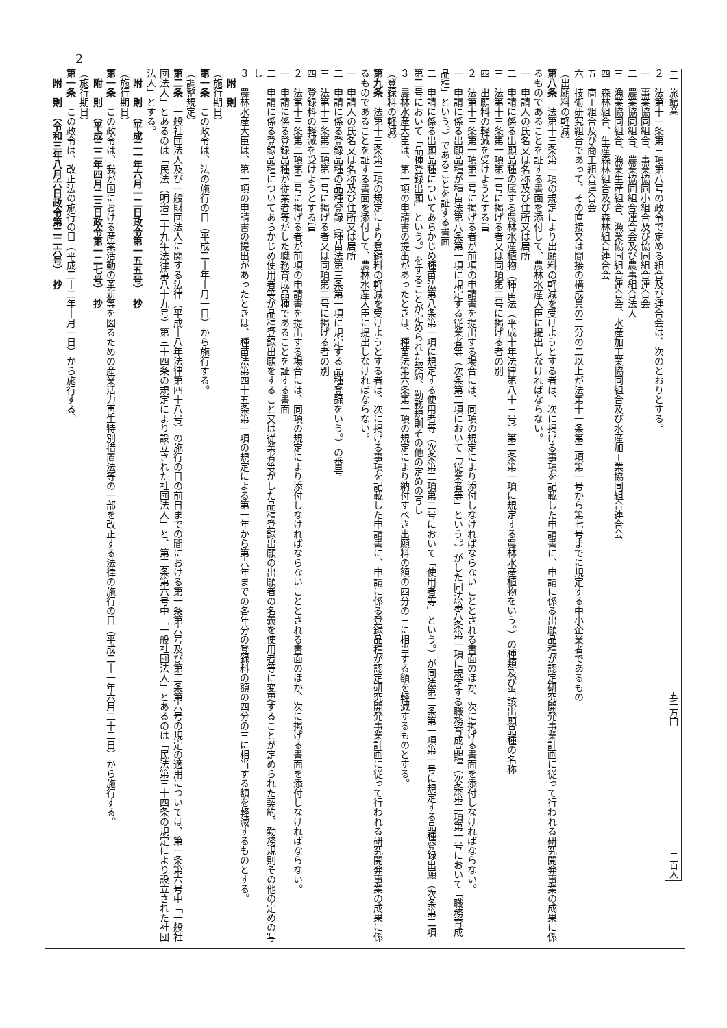2
| 三 旅館業 | 五千万円 | 二百人 |
２　法第十一条第三項第八号の政令で定める組合及び連合会は、次のとおりとする。
一　事業協同組合、事業協同小組合及び協同組合連合会
二　農業協同組合、農業協同組合連合会及び農事組合法人
三　漁業協同組合、漁業生産組合、漁業協同組合連合会、水産加工業協同組合及び水産加工業協同組合連合会
四　森林組合、生産森林組合及び森林組合連合会
五　商工組合及び商工組合連合会
六　技術研究組合であって、その直接又は間接の構成員の三分の二以上が法第十一条第三項第一号から第七号までに規定する中小企業者であるもの
（出願料の軽減）
第八条　法第十三条第一項の規定により出願料の軽減を受けようとする者は、次に掲げる事項を記載した申請書に、申請に係る出願品種が認定研究開発事業計画に従って行われる研究開発事業の成果に係るものであることを証する書面を添付して、農林水産大臣に提出しなければならない。
一　申請人の氏名又は名称及び住所又は居所
二　申請に係る出願品種の属する農林水産植物（種苗法（平成十年法律第八十三号）第二条第一項に規定する農林水産植物をいう。）の種類及び当該出願品種の名称
三　法第十三条第一項第一号に掲げる者又は同項第二号に掲げる者の別
四　出願料の軽減を受けようとする旨
２　法第十三条第一項第二号に掲げる者が前項の申請書を提出する場合には、同項の規定により添付しなければならないこととされる書面のほか、次に掲げる書面を添付しなければならない。
一　申請に係る出願品種が種苗法第八条第一項に規定する従業者等（次条第二項において「従業者等」という。）がした同法第八条第一項に規定する職務育成品種（次条第二項第一号において「職務育成品種」という。）であることを証する書面
二　申請に係る出願品種についてあらかじめ種苗法第八条第一項に規定する使用者等（次条第二項第二号において「使用者等」という。）が同法第三条第一項第一号に規定する品種登録出願（次条第二項第二号において「品種登録出願」という。）をすることが定められた契約、勤務規則その他の定めの写し
３　農林水産大臣は、第一項の申請書の提出があったときは、種苗法第六条第一項の規定により納付すべき出願料の額の四分の三に相当する額を軽減するものとする。
（登録料の軽減）
第九条　法第十三条第二項の規定により登録料の軽減を受けようとする者は、次に掲げる事項を記載した申請書に、申請に係る登録品種が認定研究開発事業計画に従って行われる研究開発事業の成果に係るものであることを証する書面を添付して、農林水産大臣に提出しなければならない。
一　申請人の氏名又は名称及び住所又は居所
二　申請に係る登録品種の品種登録（種苗法第三条第一項に規定する品種登録をいう。）の番号
三　法第十三条第二項第一号に掲げる者又は同項第二号に掲げる者の別
四　登録料の軽減を受けようとする旨
２　法第十三条第二項第二号に掲げる者が前項の申請書を提出する場合には、同項の規定により添付しなければならないこととされる書面のほか、次に掲げる書面を添付しなければならない。
一　申請に係る登録品種が従業者等がした職務育成品種であることを証する書面
二　申請に係る登録品種についてあらかじめ使用者等が品種登録出願をすること又は従業者等がした品種登録出願の出願者の名義を使用者等に変更することが定められた契約、勤務規則その他の定めの写し
３　農林水産大臣は、第一項の申請書の提出があったときは、種苗法第四十五条第一項の規定による第一年から第六年までの各年分の登録料の額の四分の三に相当する額を軽減するものとする。
附　則
（施行期日）
第一条　この政令は、法の施行の日（平成二十年十月一日）から施行する。
（調整規定）
第二条　一般社団法人及び一般財団法人に関する法律（平成十八年法律第四十八号）の施行の日の前日までの間における第一条第六号及び第三条第六号の規定の適用については、第一条第六号中「一般社団法人」とあるのは「民法（明治二十九年法律第八十九号）第三十四条の規定により設立された社団法人」と、第三条第六号中「一般社団法人」とあるのは「民法第三十四条の規定により設立された社団法人」とする。
附　則　（平成二一年六月一二日政令第一五五号）　抄
（施行期日）
第一条　この政令は、我が国における産業活動の革新等を図るための産業活力再生特別措置法等の一部を改正する法律の施行の日（平成二十一年六月二十二日）から施行する。
附　則　（平成二二年四月二三日政令第一二七号）　抄
（施行期日）
第一条　この政令は、改正法の施行の日（平成二十二年十月一日）から施行する。
附　則　（令和三年八月六日政令第二二六号）　抄